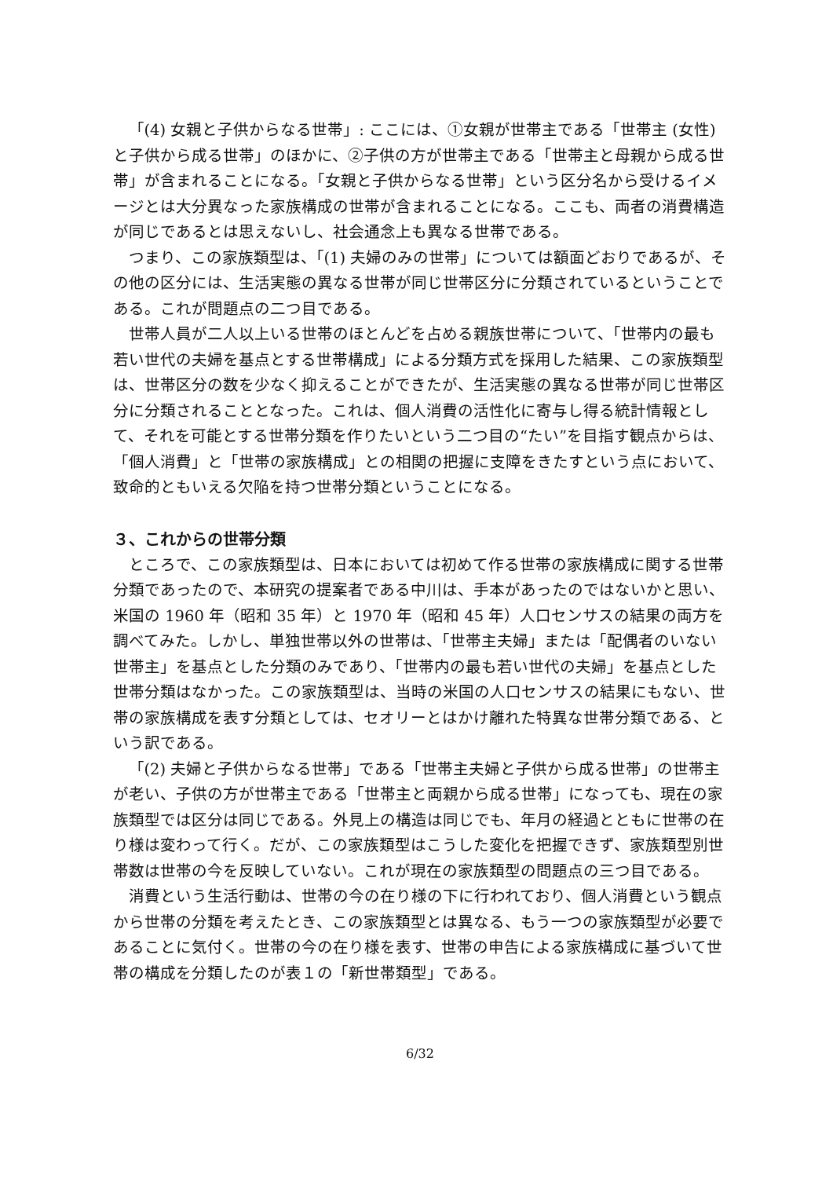「(4) 女親と子供からなる世帯」: ここには、①女親が世帯主である「世帯主 (女性) と子供から成る世帯」のほかに、②子供の方が世帯主である「世帯主と母親から成る世帯」が含まれることになる。「女親と子供からなる世帯」という区分名から受けるイメージとは大分異なった家族構成の世帯が含まれることになる。ここも、両者の消費構造が同じであるとは思えないし、社会通念上も異なる世帯である。
つまり、この家族類型は、「(1) 夫婦のみの世帯」については額面どおりであるが、その他の区分には、生活実態の異なる世帯が同じ世帯区分に分類されているということである。これが問題点の二つ目である。
世帯人員が二人以上いる世帯のほとんどを占める親族世帯について、「世帯内の最も若い世代の夫婦を基点とする世帯構成」による分類方式を採用した結果、この家族類型は、世帯区分の数を少なく抑えることができたが、生活実態の異なる世帯が同じ世帯区分に分類されることとなった。これは、個人消費の活性化に寄与し得る統計情報として、それを可能とする世帯分類を作りたいという二つ目の“たい”を目指す観点からは、「個人消費」と「世帯の家族構成」との相関の把握に支障をきたすという点において、致命的ともいえる欠陥を持つ世帯分類ということになる。
３、これからの世帯分類
ところで、この家族類型は、日本においては初めて作る世帯の家族構成に関する世帯分類であったので、本研究の提案者である中川は、手本があったのではないかと思い、米国の 1960 年（昭和 35 年）と 1970 年（昭和 45 年）人口センサスの結果の両方を調べてみた。しかし、単独世帯以外の世帯は、「世帯主夫婦」または「配偶者のいない世帯主」を基点とした分類のみであり、「世帯内の最も若い世代の夫婦」を基点とした世帯分類はなかった。この家族類型は、当時の米国の人口センサスの結果にもない、世帯の家族構成を表す分類としては、セオリーとはかけ離れた特異な世帯分類である、という訳である。
「(2) 夫婦と子供からなる世帯」である「世帯主夫婦と子供から成る世帯」の世帯主が老い、子供の方が世帯主である「世帯主と両親から成る世帯」になっても、現在の家族類型では区分は同じである。外見上の構造は同じでも、年月の経過とともに世帯の在り様は変わって行く。だが、この家族類型はこうした変化を把握できず、家族類型別世帯数は世帯の今を反映していない。これが現在の家族類型の問題点の三つ目である。
消費という生活行動は、世帯の今の在り様の下に行われており、個人消費という観点から世帯の分類を考えたとき、この家族類型とは異なる、もう一つの家族類型が必要であることに気付く。世帯の今の在り様を表す、世帯の申告による家族構成に基づいて世帯の構成を分類したのが表１の「新世帯類型」である。
6/32